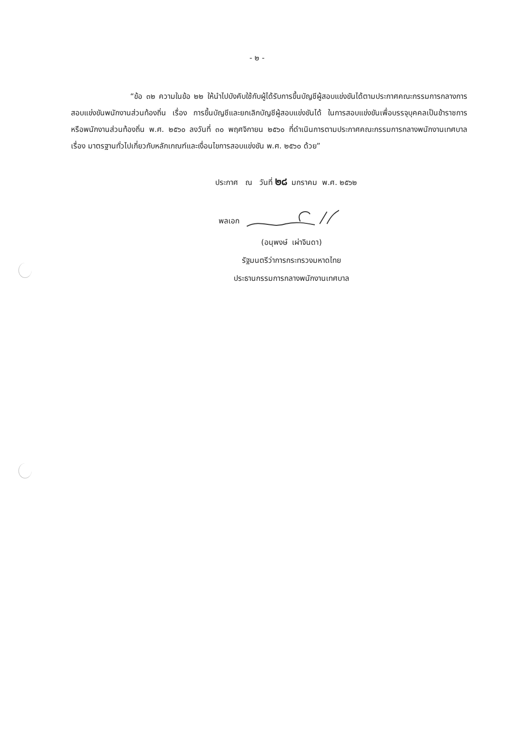- ๒ -
“ข้อ ๓๒ ความในข้อ ๒๒ ให้นำไปบังคับใช้กับผู้ได้รับการขึ้นบัญชีผู้สอบแข่งขันได้ตามประกาศคณะกรรมการกลางการสอบแข่งขันพนักงานส่วนท้องถิ่น เรื่อง การขึ้นบัญชีและยกเลิกบัญชีผู้สอบแข่งขันได้ ในการสอบแข่งขันเพื่อบรรจุบุคคลเป็นข้าราชการหรือพนักงานส่วนท้องถิ่น พ.ศ. ๒๕๖๐ ลงวันที่ ๓๐ พฤศจิกายน ๒๕๖๐ ที่ดำเนินการตามประกาศคณะกรรมการกลางพนักงานเทศบาล เรื่อง มาตรฐานทั่วไปเกี่ยวกับหลักเกณฑ์และเงื่อนไขการสอบแข่งขัน พ.ศ. ๒๕๖๐ ด้วย”
ประกาศ ณ วันที่ ๒๘ มกราคม พ.ศ. ๒๕๖๒
พลเอก
(อนุพงษ์ เผ่าจินดา)
รัฐมนตรีว่าการกระทรวงมหาดไทย
ประธานกรรมการกลางพนักงานเทศบาล